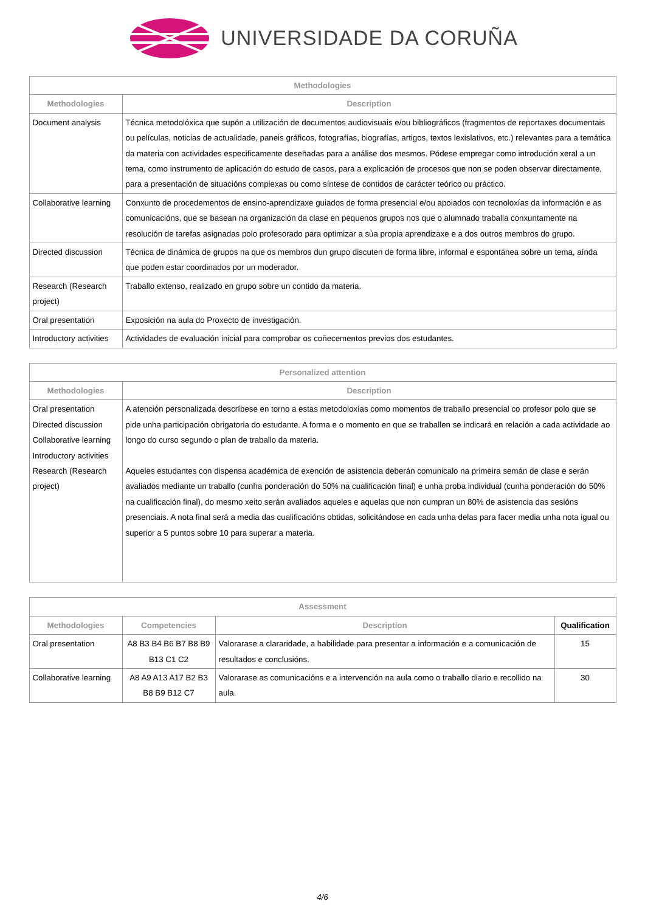UNIVERSIDADE DA CORUÑA
| Methodologies | |
| --- | --- |
| Methodologies | Description |
| Document analysis | Técnica metodolóxica que supón a utilización de documentos audiovisuais e/ou bibliográficos (fragmentos de reportaxes documentais ou películas, noticias de actualidade, paneis gráficos, fotografías, biografías, artigos, textos lexislativos, etc.) relevantes para a temática da materia con actividades especificamente deseñadas para a análise dos mesmos. Pódese empregar como introdución xeral a un tema, como instrumento de aplicación do estudo de casos, para a explicación de procesos que non se poden observar directamente, para a presentación de situacións complexas ou como síntese de contidos de carácter teórico ou práctico. |
| Collaborative learning | Conxunto de procedementos de ensino-aprendizaxe guiados de forma presencial e/ou apoiados con tecnoloxías da información e as comunicacións, que se basean na organización da clase en pequenos grupos nos que o alumnado traballa conxuntamente na resolución de tarefas asignadas polo profesorado para optimizar a súa propia aprendizaxe e a dos outros membros do grupo. |
| Directed discussion | Técnica de dinámica de grupos na que os membros dun grupo discuten de forma libre, informal e espontánea sobre un tema, aínda que poden estar coordinados por un moderador. |
| Research (Research project) | Traballo extenso, realizado en grupo sobre un contido da materia. |
| Oral presentation | Exposición na aula do Proxecto de investigación. |
| Introductory activities | Actividades de evaluación inicial para comprobar os coñecementos previos dos estudantes. |
| Personalized attention | |
| --- | --- |
| Methodologies | Description |
| Oral presentation Directed discussion Collaborative learning Introductory activities Research (Research project) | A atención personalizada descríbese en torno a estas metodoloxías como momentos de traballo presencial co profesor polo que se pide unha participación obrigatoria do estudante. A forma e o momento en que se traballen se indicará en relación a cada actividade ao longo do curso segundo o plan de traballo da materia. Aqueles estudantes con dispensa académica de exención de asistencia deberán comunicalo na primeira semán de clase e serán avaliados mediante un traballo (cunha ponderación do 50% na cualificación final) e unha proba individual (cunha ponderación do 50% na cualificación final), do mesmo xeito serán avaliados aqueles e aquelas que non cumpran un 80% de asistencia das sesións presenciais. A nota final será a media das cualificacións obtidas, solicitándose en cada unha delas para facer media unha nota igual ou superior a 5 puntos sobre 10 para superar a materia. |
| Assessment | | | |
| --- | --- | --- | --- |
| Methodologies | Competencies | Description | Qualification |
| Oral presentation | A8 B3 B4 B6 B7 B8 B9 B13 C1 C2 | Valorarase a clararidade, a habilidade para presentar a información e a comunicación de resultados e conclusións. | 15 |
| Collaborative learning | A8 A9 A13 A17 B2 B3 B8 B9 B12 C7 | Valorarase as comunicacións e a intervención na aula como o traballo diario e recollido na aula. | 30 |
4/6